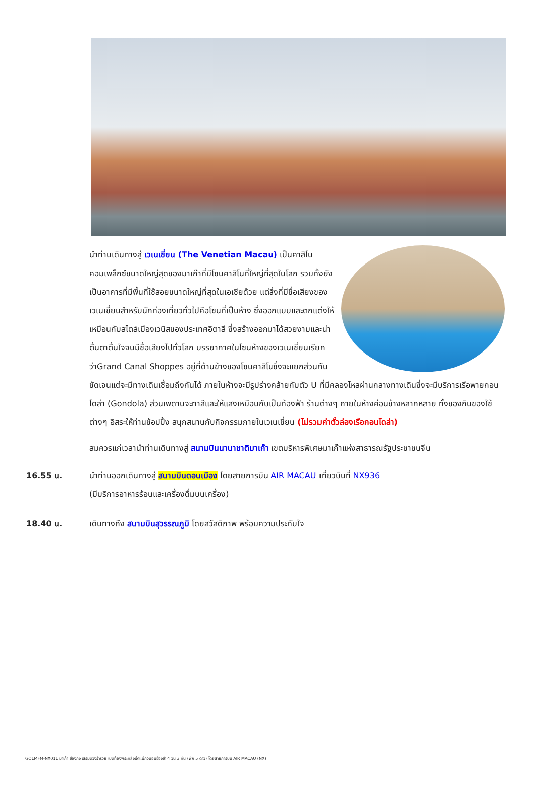นำท่านเดินทางสู่ เวเนเชี่ยน (The Venetian Macau) เป็นคาสิโนคอมเพล็กซ์ขนาดใหญ่สุดของมาเก๊าที่มีโซนคาสิโนที่ใหญ่ที่สุดในโลก รวมทั้งยังเป็นอาคารที่มีพื้นที่ใช้สอยขนาดใหญ่ที่สุดในเอเชียด้วย แต่สิ่งที่มีชื่อเสียงของเวเนเชี่ยนสำหรับนักท่องเที่ยวทั่วไปคือโซนที่เป็นห้าง ซึ่งออกแบบและตกแต่งให้เหมือนกับสไตล์เมืองเวนิสของประเทศอิตาลี ซึ่งสร้างออกมาได้สวยงามและน่าตื่นตาตื่นใจจนมีชื่อเสียงไปทั่วโลก บรรยากาศในโซนห้างของเวเนเชี่ยนเรียกว่าGrand Canal Shoppes อยู่ที่ด้านข้างของโซนคาสิโนซึ่งจะแยกส่วนกันชัดเจนแต่จะมีทางเดินเชื่อมถึงกันได้ ภายในห้างจะมีรูปร่างคล้ายกับตัว U ที่มีคลองไหลผ่านกลางทางเดินซึ่งจะมีบริการเรือพายกอนโดล่า (Gondola) ส่วนเพดานจะทาสีและให้แสงเหมือนกับเป็นท้องฟ้า ร้านต่างๆ ภายในห้างค่อนข้างหลากหลาย ทั้งของกินของใช้ต่างๆ อิสระให้ท่านช้อปปิ้ง สนุกสนานกับกิจกรรมภายในเวเนเชี่ยน (ไม่รวมค่าตั๋วล่องเรือกอนโดล่า)
สมควรแก่เวลานำท่านเดินทางสู่ สนามบินนานาชาติมาเก๊า เขตบริหารพิเศษมาเก๊าแห่งสาธารณรัฐประชาชนจีน
16.55 น. นำท่านออกเดินทางสู่ สนามบินดอนเมือง โดยสายการบิน AIR MACAU เที่ยวบินที่ NX936
(มีบริการอาหารร้อนและเครื่องดื่มบนเครื่อง)
18.40 น. เดินทางถึง สนามบินสุวรรณภูมิ โดยสวัสดิภาพ พร้อมความประทับใจ
GO1MFM-NX011 มาเก๊า ฮ่องกง เสริมดวงร่ำรวย เปิดท้องพระคลังเจ้าแม่กวนอิมฮ่องฮำ 4 วัน 3 คืน (พัก 5 ดาว) โดยสายการบิน AIR MACAU (NX)